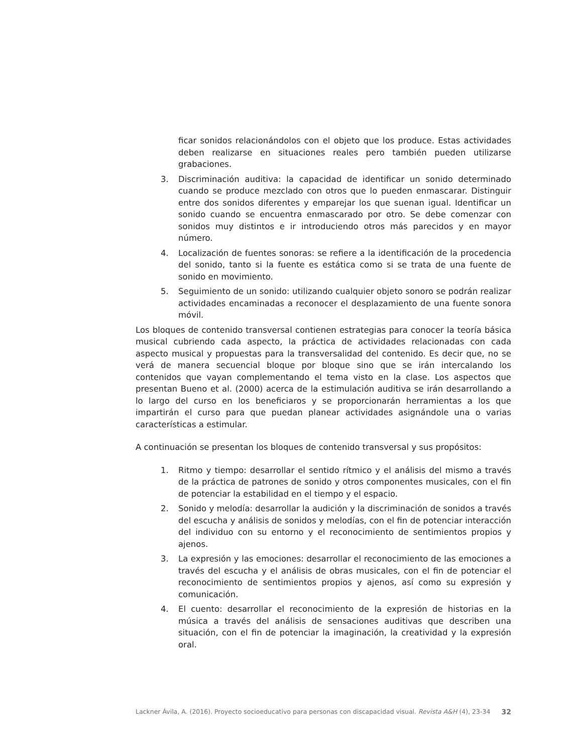ficar sonidos relacionándolos con el objeto que los produce. Estas actividades deben realizarse en situaciones reales pero también pueden utilizarse grabaciones.
3. Discriminación auditiva: la capacidad de identificar un sonido determinado cuando se produce mezclado con otros que lo pueden enmascarar. Distinguir entre dos sonidos diferentes y emparejar los que suenan igual. Identificar un sonido cuando se encuentra enmascarado por otro. Se debe comenzar con sonidos muy distintos e ir introduciendo otros más parecidos y en mayor número.
4. Localización de fuentes sonoras: se refiere a la identificación de la procedencia del sonido, tanto si la fuente es estática como si se trata de una fuente de sonido en movimiento.
5. Seguimiento de un sonido: utilizando cualquier objeto sonoro se podrán realizar actividades encaminadas a reconocer el desplazamiento de una fuente sonora móvil.
Los bloques de contenido transversal contienen estrategias para conocer la teoría básica musical cubriendo cada aspecto, la práctica de actividades relacionadas con cada aspecto musical y propuestas para la transversalidad del contenido. Es decir que, no se verá de manera secuencial bloque por bloque sino que se irán intercalando los contenidos que vayan complementando el tema visto en la clase. Los aspectos que presentan Bueno et al. (2000) acerca de la estimulación auditiva se irán desarrollando a lo largo del curso en los beneficiaros y se proporcionarán herramientas a los que impartirán el curso para que puedan planear actividades asignándole una o varias características a estimular.
A continuación se presentan los bloques de contenido transversal y sus propósitos:
1. Ritmo y tiempo: desarrollar el sentido rítmico y el análisis del mismo a través de la práctica de patrones de sonido y otros componentes musicales, con el fin de potenciar la estabilidad en el tiempo y el espacio.
2. Sonido y melodía: desarrollar la audición y la discriminación de sonidos a través del escucha y análisis de sonidos y melodías, con el fin de potenciar interacción del individuo con su entorno y el reconocimiento de sentimientos propios y ajenos.
3. La expresión y las emociones: desarrollar el reconocimiento de las emociones a través del escucha y el análisis de obras musicales, con el fin de potenciar el reconocimiento de sentimientos propios y ajenos, así como su expresión y comunicación.
4. El cuento: desarrollar el reconocimiento de la expresión de historias en la música a través del análisis de sensaciones auditivas que describen una situación, con el fin de potenciar la imaginación, la creatividad y la expresión oral.
Lackner Ávila, A. (2016). Proyecto socioeducativo para personas con discapacidad visual. Revista A&H (4), 23-34 32